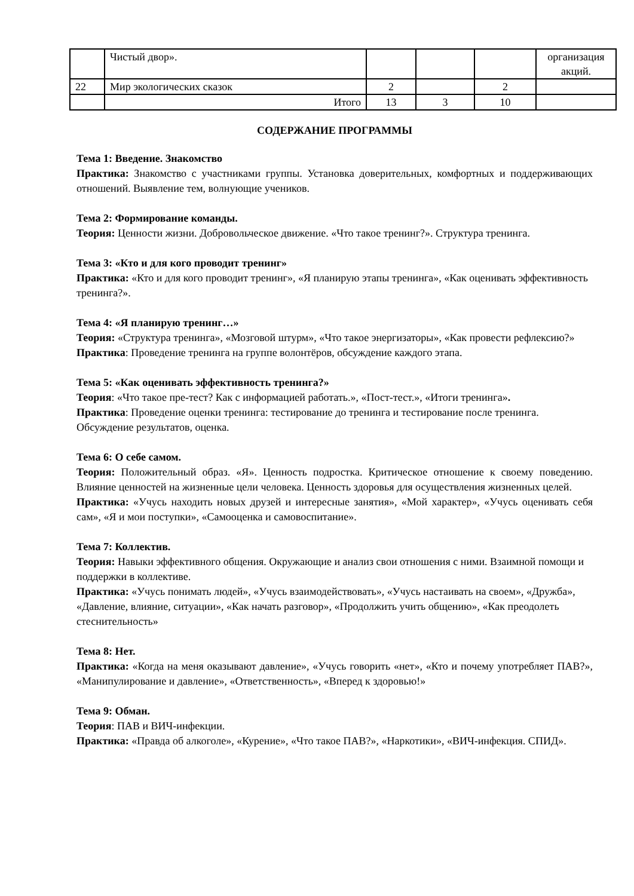| | Чистый двор». | | | | организация акций. |
| 22 | Мир экологических сказок | 2 | | 2 | |
| | Итого | 13 | 3 | 10 | |
СОДЕРЖАНИЕ ПРОГРАММЫ
Тема 1: Введение. Знакомство
Практика: Знакомство с участниками группы. Установка доверительных, комфортных и поддерживающих отношений. Выявление тем, волнующие учеников.
Тема 2: Формирование команды.
Теория: Ценности жизни. Добровольческое движение. «Что такое тренинг?». Структура тренинга.
Тема 3: «Кто и для кого проводит тренинг»
Практика: «Кто и для кого проводит тренинг», «Я планирую этапы тренинга», «Как оценивать эффективность тренинга?».
Тема 4: «Я планирую тренинг…»
Теория: «Структура тренинга», «Мозговой штурм», «Что такое энергизаторы», «Как провести рефлексию?»
Практика: Проведение тренинга на группе волонтёров, обсуждение каждого этапа.
Тема 5: «Как оценивать эффективность тренинга?»
Теория: «Что такое пре-тест? Как с информацией работать.», «Пост-тест.», «Итоги тренинга».
Практика: Проведение оценки тренинга: тестирование до тренинга и тестирование после тренинга. Обсуждение результатов, оценка.
Тема 6: О себе самом.
Теория: Положительный образ. «Я». Ценность подростка. Критическое отношение к своему поведению. Влияние ценностей на жизненные цели человека. Ценность здоровья для осуществления жизненных целей.
Практика: «Учусь находить новых друзей и интересные занятия», «Мой характер», «Учусь оценивать себя сам», «Я и мои поступки», «Самооценка и самовоспитание».
Тема 7: Коллектив.
Теория: Навыки эффективного общения. Окружающие и анализ свои отношения с ними. Взаимной помощи и поддержки в коллективе.
Практика: «Учусь понимать людей», «Учусь взаимодействовать», «Учусь настаивать на своем», «Дружба», «Давление, влияние, ситуации», «Как начать разговор», «Продолжить учить общению», «Как преодолеть стеснительность»
Тема 8: Нет.
Практика: «Когда на меня оказывают давление», «Учусь говорить «нет», «Кто и почему употребляет ПАВ?», «Манипулирование и давление», «Ответственность», «Вперед к здоровью!»
Тема 9: Обман.
Теория: ПАВ и ВИЧ-инфекции.
Практика: «Правда об алкоголе», «Курение», «Что такое ПАВ?», «Наркотики», «ВИЧ-инфекция. СПИД».